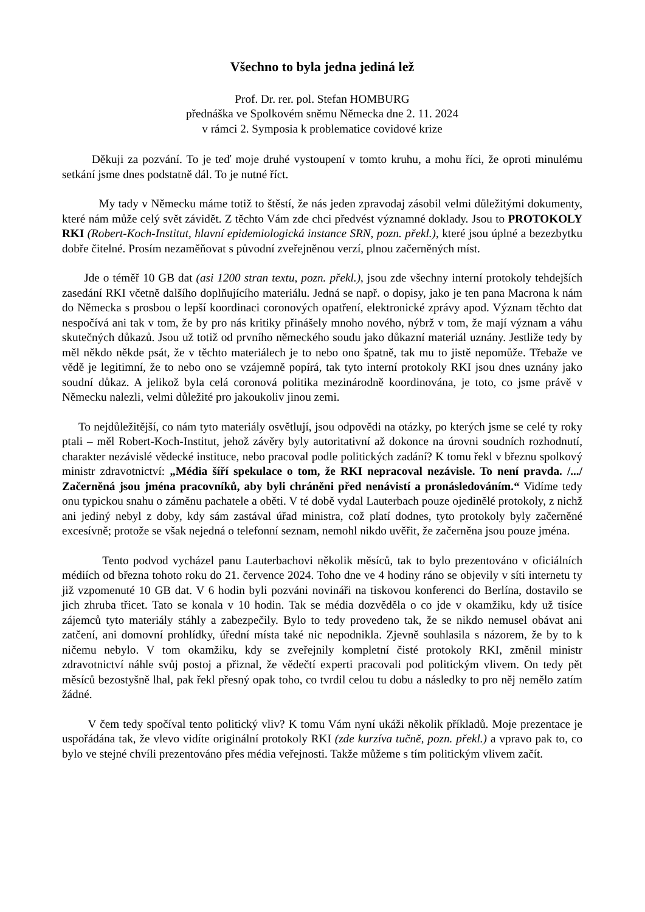Všechno to byla jedna jediná lež
Prof. Dr. rer. pol. Stefan HOMBURG
přednáška ve Spolkovém sněmu Německa dne 2. 11. 2024
v rámci 2. Symposia k problematice covidové krize
Děkuji za pozvání. To je teď moje druhé vystoupení v tomto kruhu, a mohu říci, že oproti minulému setkání jsme dnes podstatně dál. To je nutné říct.
My tady v Německu máme totiž to štěstí, že nás jeden zpravodaj zásobil velmi důležitými dokumenty, které nám může celý svět závidět. Z těchto Vám zde chci předvést významné doklady. Jsou to PROTOKOLY RKI (Robert-Koch-Institut, hlavní epidemiologická instance SRN, pozn. překl.), které jsou úplné a bezezbytku dobře čitelné. Prosím nezaměňovat s původní zveřejněnou verzí, plnou začerněných míst.
Jde o téměř 10 GB dat (asi 1200 stran textu, pozn. překl.), jsou zde všechny interní protokoly tehdejších zasedání RKI včetně dalšího doplňujícího materiálu. Jedná se např. o dopisy, jako je ten pana Macrona k nám do Německa s prosbou o lepší koordinaci coronových opatření, elektronické zprávy apod. Význam těchto dat nespočívá ani tak v tom, že by pro nás kritiky přinášely mnoho nového, nýbrž v tom, že mají význam a váhu skutečných důkazů. Jsou už totiž od prvního německého soudu jako důkazní materiál uznány. Jestliže tedy by měl někdo někde psát, že v těchto materiálech je to nebo ono špatně, tak mu to jistě nepomůže. Třebaže ve vědě je legitimní, že to nebo ono se vzájemně popírá, tak tyto interní protokoly RKI jsou dnes uznány jako soudní důkaz. A jelikož byla celá coronová politika mezinárodně koordinována, je toto, co jsme právě v Německu nalezli, velmi důležité pro jakoukoliv jinou zemi.
To nejdůležitější, co nám tyto materiály osvětlují, jsou odpovědi na otázky, po kterých jsme se celé ty roky ptali – měl Robert-Koch-Institut, jehož závěry byly autoritativní až dokonce na úrovni soudních rozhodnutí, charakter nezávislé vědecké instituce, nebo pracoval podle politických zadání? K tomu řekl v březnu spolkový ministr zdravotnictví: „Média šíří spekulace o tom, že RKI nepracoval nezávisle. To není pravda. /.../ Začerněná jsou jména pracovníků, aby byli chráněni před nenávistí a pronásledováním.“ Vidíme tedy onu typickou snahu o záměnu pachatele a oběti. V té době vydal Lauterbach pouze ojedinělé protokoly, z nichž ani jediný nebyl z doby, kdy sám zastával úřad ministra, což platí dodnes, tyto protokoly byly začerněné excesívně; protože se však nejedná o telefonní seznam, nemohl nikdo uvěřit, že začerněna jsou pouze jména.
Tento podvod vycházel panu Lauterbachovi několik měsíců, tak to bylo prezentováno v oficiálních médiích od března tohoto roku do 21. července 2024. Toho dne ve 4 hodiny ráno se objevily v síti internetu ty již vzpomenuté 10 GB dat. V 6 hodin byli pozváni novináři na tiskovou konferenci do Berlína, dostavilo se jich zhruba třicet. Tato se konala v 10 hodin. Tak se média dozvěděla o co jde v okamžiku, kdy už tisíce zájemců tyto materiály stáhly a zabezpečily. Bylo to tedy provedeno tak, že se nikdo nemusel obávat ani zatčení, ani domovní prohlídky, úřední místa také nic nepodnikla. Zjevně souhlasila s názorem, že by to k ničemu nebylo. V tom okamžiku, kdy se zveřejnily kompletní čisté protokoly RKI, změnil ministr zdravotnictví náhle svůj postoj a přiznal, že vědečtí experti pracovali pod politickým vlivem. On tedy pět měsíců bezostyšně lhal, pak řekl přesný opak toho, co tvrdil celou tu dobu a následky to pro něj nemělo zatím žádné.
V čem tedy spočíval tento politický vliv? K tomu Vám nyní ukáži několik příkladů. Moje prezentace je uspořádána tak, že vlevo vidíte originální protokoly RKI (zde kurzíva tučně, pozn. překl.) a vpravo pak to, co bylo ve stejné chvíli prezentováno přes média veřejnosti. Takže můžeme s tím politickým vlivem začít.